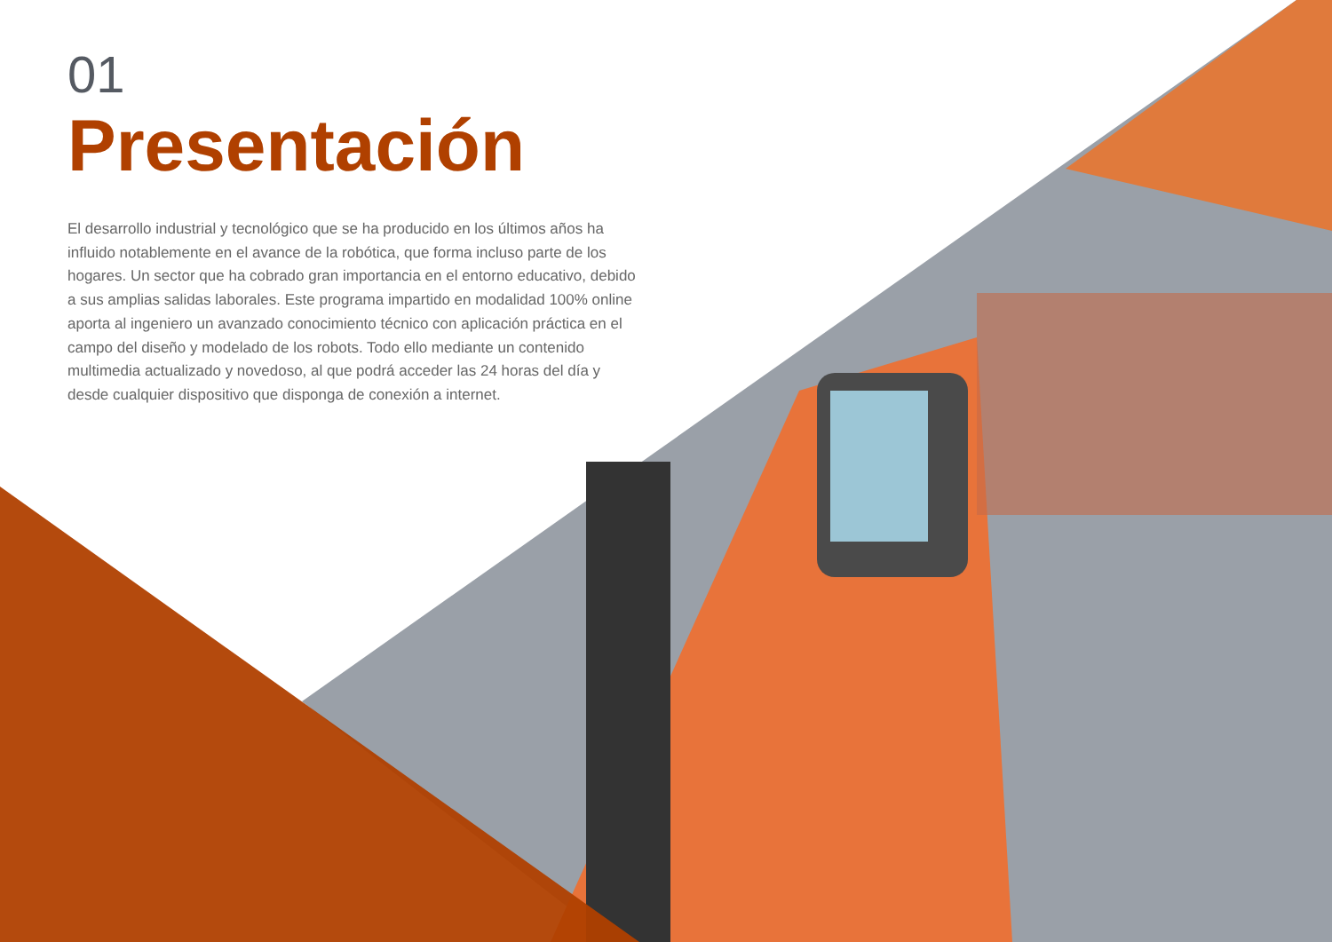01
Presentación
El desarrollo industrial y tecnológico que se ha producido en los últimos años ha influido notablemente en el avance de la robótica, que forma incluso parte de los hogares. Un sector que ha cobrado gran importancia en el entorno educativo, debido a sus amplias salidas laborales. Este programa impartido en modalidad 100% online aporta al ingeniero un avanzado conocimiento técnico con aplicación práctica en el campo del diseño y modelado de los robots. Todo ello mediante un contenido multimedia actualizado y novedoso, al que podrá acceder las 24 horas del día y desde cualquier dispositivo que disponga de conexión a internet.